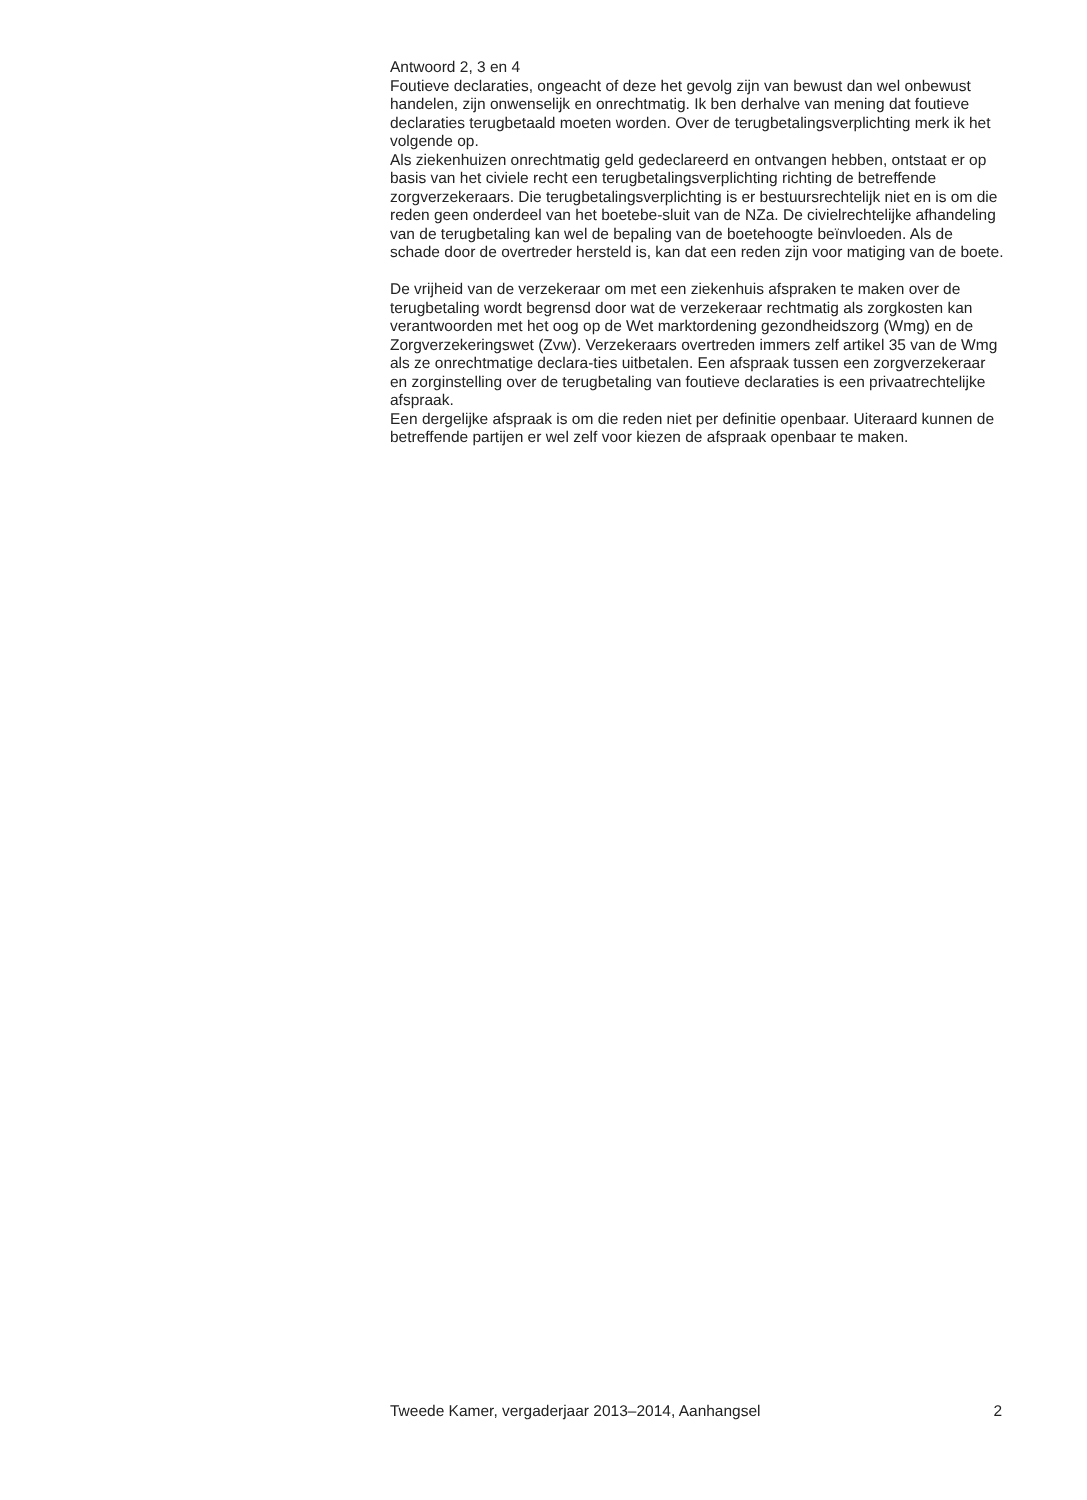Antwoord 2, 3 en 4
Foutieve declaraties, ongeacht of deze het gevolg zijn van bewust dan wel onbewust handelen, zijn onwenselijk en onrechtmatig. Ik ben derhalve van mening dat foutieve declaraties terugbetaald moeten worden. Over de terugbetalingsverplichting merk ik het volgende op.
Als ziekenhuizen onrechtmatig geld gedeclareerd en ontvangen hebben, ontstaat er op basis van het civiele recht een terugbetalingsverplichting richting de betreffende zorgverzekeraars. Die terugbetalingsverplichting is er bestuursrechtelijk niet en is om die reden geen onderdeel van het boetebe-sluit van de NZa. De civielrechtelijke afhandeling van de terugbetaling kan wel de bepaling van de boetehoogte beïnvloeden. Als de schade door de overtreder hersteld is, kan dat een reden zijn voor matiging van de boete.
De vrijheid van de verzekeraar om met een ziekenhuis afspraken te maken over de terugbetaling wordt begrensd door wat de verzekeraar rechtmatig als zorgkosten kan verantwoorden met het oog op de Wet marktordening gezondheidszorg (Wmg) en de Zorgverzekeringswet (Zvw). Verzekeraars overtreden immers zelf artikel 35 van de Wmg als ze onrechtmatige declara-ties uitbetalen. Een afspraak tussen een zorgverzekeraar en zorginstelling over de terugbetaling van foutieve declaraties is een privaatrechtelijke afspraak.
Een dergelijke afspraak is om die reden niet per definitie openbaar. Uiteraard kunnen de betreffende partijen er wel zelf voor kiezen de afspraak openbaar te maken.
Tweede Kamer, vergaderjaar 2013–2014, Aanhangsel 2